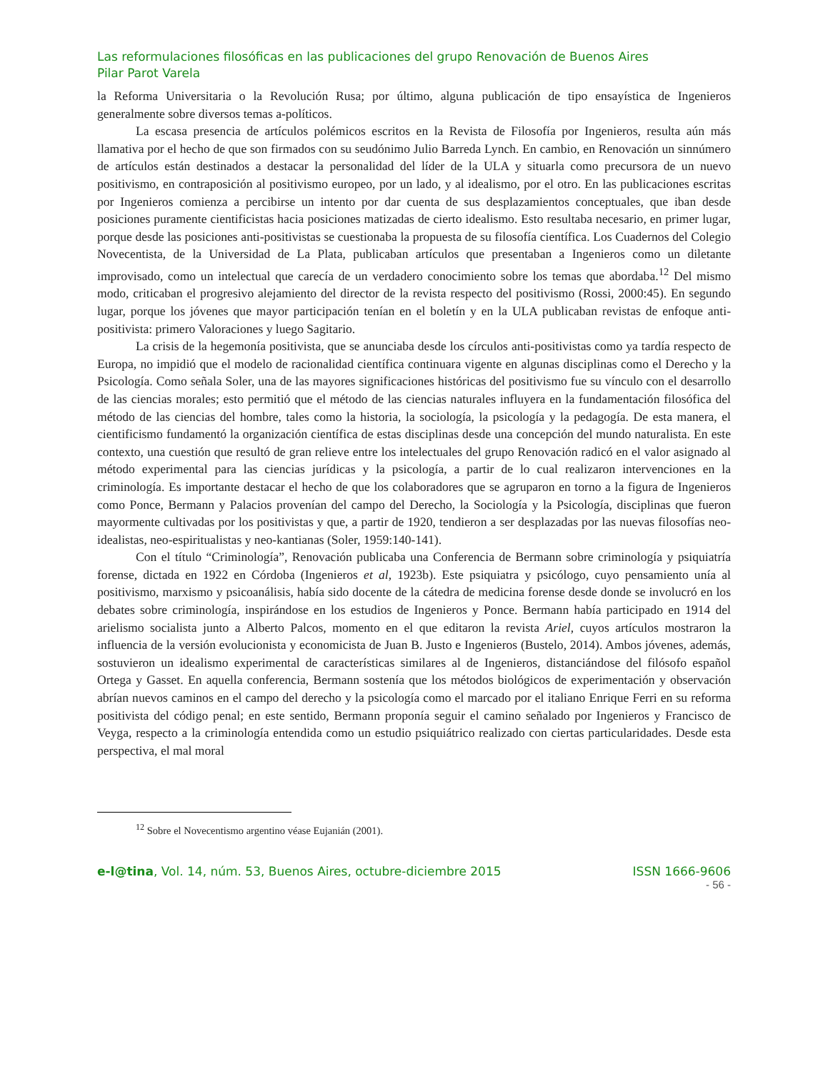Las reformulaciones filosóficas en las publicaciones del grupo Renovación de Buenos Aires
Pilar Parot Varela
la Reforma Universitaria o la Revolución Rusa; por último, alguna publicación de tipo ensayística de Ingenieros generalmente sobre diversos temas a-políticos.
La escasa presencia de artículos polémicos escritos en la Revista de Filosofía por Ingenieros, resulta aún más llamativa por el hecho de que son firmados con su seudónimo Julio Barreda Lynch. En cambio, en Renovación un sinnúmero de artículos están destinados a destacar la personalidad del líder de la ULA y situarla como precursora de un nuevo positivismo, en contraposición al positivismo europeo, por un lado, y al idealismo, por el otro. En las publicaciones escritas por Ingenieros comienza a percibirse un intento por dar cuenta de sus desplazamientos conceptuales, que iban desde posiciones puramente cientificistas hacia posiciones matizadas de cierto idealismo. Esto resultaba necesario, en primer lugar, porque desde las posiciones anti-positivistas se cuestionaba la propuesta de su filosofía científica. Los Cuadernos del Colegio Novecentista, de la Universidad de La Plata, publicaban artículos que presentaban a Ingenieros como un diletante improvisado, como un intelectual que carecía de un verdadero conocimiento sobre los temas que abordaba.<sup>12</sup> Del mismo modo, criticaban el progresivo alejamiento del director de la revista respecto del positivismo (Rossi, 2000:45). En segundo lugar, porque los jóvenes que mayor participación tenían en el boletín y en la ULA publicaban revistas de enfoque anti-positivista: primero Valoraciones y luego Sagitario.
La crisis de la hegemonía positivista, que se anunciaba desde los círculos anti-positivistas como ya tardía respecto de Europa, no impidió que el modelo de racionalidad científica continuara vigente en algunas disciplinas como el Derecho y la Psicología. Como señala Soler, una de las mayores significaciones históricas del positivismo fue su vínculo con el desarrollo de las ciencias morales; esto permitió que el método de las ciencias naturales influyera en la fundamentación filosófica del método de las ciencias del hombre, tales como la historia, la sociología, la psicología y la pedagogía. De esta manera, el cientificismo fundamentó la organización científica de estas disciplinas desde una concepción del mundo naturalista. En este contexto, una cuestión que resultó de gran relieve entre los intelectuales del grupo Renovación radicó en el valor asignado al método experimental para las ciencias jurídicas y la psicología, a partir de lo cual realizaron intervenciones en la criminología. Es importante destacar el hecho de que los colaboradores que se agruparon en torno a la figura de Ingenieros como Ponce, Bermann y Palacios provenían del campo del Derecho, la Sociología y la Psicología, disciplinas que fueron mayormente cultivadas por los positivistas y que, a partir de 1920, tendieron a ser desplazadas por las nuevas filosofías neo-idealistas, neo-espiritualistas y neo-kantianas (Soler, 1959:140-141).
Con el título “Criminología”, Renovación publicaba una Conferencia de Bermann sobre criminología y psiquiatría forense, dictada en 1922 en Córdoba (Ingenieros et al, 1923b). Este psiquiatra y psicólogo, cuyo pensamiento unía al positivismo, marxismo y psicoanálisis, había sido docente de la cátedra de medicina forense desde donde se involucró en los debates sobre criminología, inspirándose en los estudios de Ingenieros y Ponce. Bermann había participado en 1914 del arielismo socialista junto a Alberto Palcos, momento en el que editaron la revista Ariel, cuyos artículos mostraron la influencia de la versión evolucionista y economicista de Juan B. Justo e Ingenieros (Bustelo, 2014). Ambos jóvenes, además, sostuvieron un idealismo experimental de características similares al de Ingenieros, distanciándose del filósofo español Ortega y Gasset. En aquella conferencia, Bermann sostenía que los métodos biológicos de experimentación y observación abrían nuevos caminos en el campo del derecho y la psicología como el marcado por el italiano Enrique Ferri en su reforma positivista del código penal; en este sentido, Bermann proponía seguir el camino señalado por Ingenieros y Francisco de Veyga, respecto a la criminología entendida como un estudio psiquiátrico realizado con ciertas particularidades. Desde esta perspectiva, el mal moral
<sup>12</sup> Sobre el Novecentismo argentino véase Eujanián (2001).
e-l@tina, Vol. 14, núm. 53, Buenos Aires, octubre-diciembre 2015 ISSN 1666-9606
- 56 -